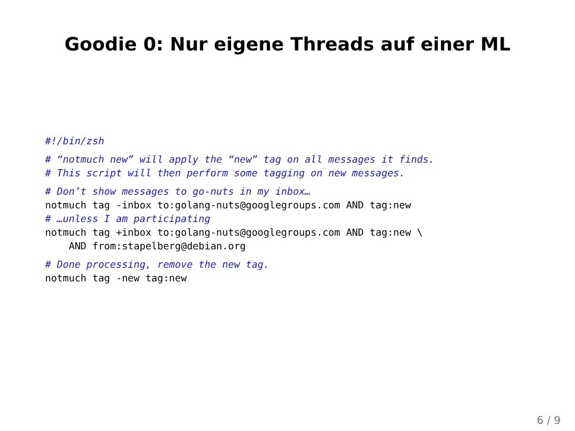Goodie 0: Nur eigene Threads auf einer ML
#!/bin/zsh
 # “notmuch new” will apply the “new” tag on all messages it finds.
# This script will then perform some tagging on new messages.
 # Don’t show messages to go-nuts in my inbox…
notmuch tag -inbox to:golang-nuts@googlegroups.com AND tag:new
# …unless I am participating
notmuch tag +inbox to:golang-nuts@googlegroups.com AND tag:new \
    AND from:stapelberg@debian.org
 # Done processing, remove the new tag.
notmuch tag -new tag:new
6 / 9